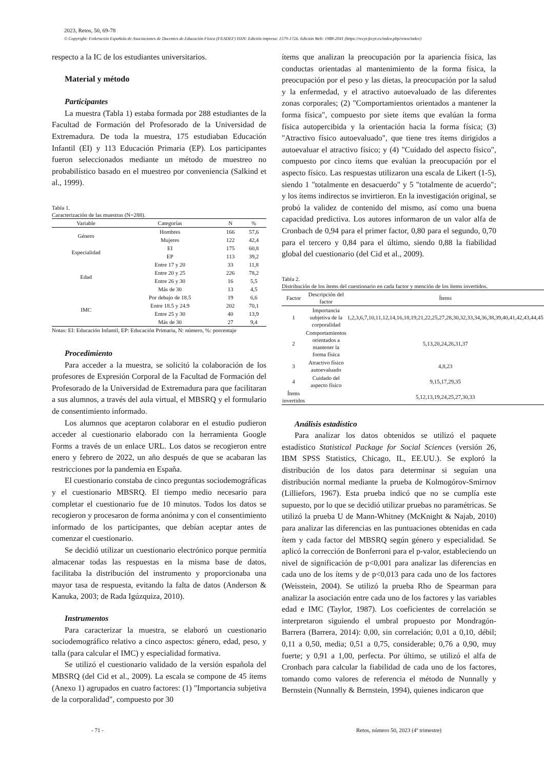2023, Retos, 50, 69-78
© Copyright: Federación Española de Asociaciones de Docentes de Educación Física (FEADEF) ISSN: Edición impresa: 1579-1726. Edición Web: 1988-2041 (https://recyt.fecyt.es/index.php/retos/index)
respecto a la IC de los estudiantes universitarios.
Material y método
Participantes
La muestra (Tabla 1) estaba formada por 288 estudiantes de la Facultad de Formación del Profesorado de la Universidad de Extremadura. De toda la muestra, 175 estudiaban Educación Infantil (EI) y 113 Educación Primaria (EP). Los participantes fueron seleccionados mediante un método de muestreo no probabilístico basado en el muestreo por conveniencia (Salkind et al., 1999).
Tabla 1.
Caracterización de las muestras (N=288).
| Variable | Categorías | N | % |
| --- | --- | --- | --- |
| Género | Hombres | 166 | 57,6 |
| | Mujeres | 122 | 42,4 |
| Especialidad | EI | 175 | 60,8 |
| | EP | 113 | 39,2 |
| Edad | Entre 17 y 20 | 33 | 11,8 |
| | Entre 20 y 25 | 226 | 78,2 |
| | Entre 26 y 30 | 16 | 5,5 |
| | Más de 30 | 13 | 4,5 |
| IMC | Por debajo de 18.5 | 19 | 6,6 |
| | Entre 18.5 y 24.9 | 202 | 70,1 |
| | Entre 25 y 30 | 40 | 13,9 |
| | Más de 30 | 27 | 9,4 |
Notas: EI: Educación Infantil, EP: Educación Primaria, N: número, %: porcentaje
Procedimiento
Para acceder a la muestra, se solicitó la colaboración de los profesores de Expresión Corporal de la Facultad de Formación del Profesorado de la Universidad de Extremadura para que facilitaran a sus alumnos, a través del aula virtual, el MBSRQ y el formulario de consentimiento informado.
Los alumnos que aceptaron colaborar en el estudio pudieron acceder al cuestionario elaborado con la herramienta Google Forms a través de un enlace URL. Los datos se recogieron entre enero y febrero de 2022, un año después de que se acabaran las restricciones por la pandemia en España.
El cuestionario constaba de cinco preguntas sociodemográficas y el cuestionario MBSRQ. El tiempo medio necesario para completar el cuestionario fue de 10 minutos. Todos los datos se recogieron y procesaron de forma anónima y con el consentimiento informado de los participantes, que debían aceptar antes de comenzar el cuestionario.
Se decidió utilizar un cuestionario electrónico porque permitía almacenar todas las respuestas en la misma base de datos, facilitaba la distribución del instrumento y proporcionaba una mayor tasa de respuesta, evitando la falta de datos (Anderson & Kanuka, 2003; de Rada Igúzquiza, 2010).
Instrumentos
Para caracterizar la muestra, se elaboró un cuestionario sociodemográfico relativo a cinco aspectos: género, edad, peso, y talla (para calcular el IMC) y especialidad formativa.
Se utilizó el cuestionario validado de la versión española del MBSRQ (del Cid et al., 2009). La escala se compone de 45 ítems (Anexo 1) agrupados en cuatro factores: (1) "Importancia subjetiva de la corporalidad", compuesto por 30
ítems que analizan la preocupación por la apariencia física, las conductas orientadas al mantenimiento de la forma física, la preocupación por el peso y las dietas, la preocupación por la salud y la enfermedad, y el atractivo autoevaluado de las diferentes zonas corporales; (2) "Comportamientos orientados a mantener la forma física", compuesto por siete ítems que evalúan la forma física autopercibida y la orientación hacia la forma física; (3) "Atractivo físico autoevaluado", que tiene tres ítems dirigidos a autoevaluar el atractivo físico; y (4) "Cuidado del aspecto físico", compuesto por cinco ítems que evalúan la preocupación por el aspecto físico. Las respuestas utilizaron una escala de Likert (1-5), siendo 1 "totalmente en desacuerdo" y 5 "totalmente de acuerdo"; y los ítems indirectos se invirtieron. En la investigación original, se probó la validez de contenido del mismo, así como una buena capacidad predictiva. Los autores informaron de un valor alfa de Cronbach de 0,94 para el primer factor, 0,80 para el segundo, 0,70 para el tercero y 0,84 para el último, siendo 0,88 la fiabilidad global del cuestionario (del Cid et al., 2009).
Tabla 2.
Distribución de los ítems del cuestionario en cada factor y mención de los ítems invertidos.
| Factor | Descripción del factor | Ítems |
| --- | --- | --- |
| 1 | Importancia subjetiva de la corporalidad | 1,2,3,6,7,10,11,12,14,16,18,19,21,22,25,27,28,30,32,33,34,36,38,39,40,41,42,43,44,45 |
| 2 | Comportamientos orientados a mantener la forma física | 5,13,20,24,26,31,37 |
| 3 | Atractivo físico autoevaluado | 4,8,23 |
| 4 | Cuidado del aspecto físico | 9,15,17,29,35 |
| Ítems invertidos | | 5,12,13,19,24,25,27,30,33 |
Análisis estadístico
Para analizar los datos obtenidos se utilizó el paquete estadístico Statistical Package for Social Sciences (versión 26, IBM SPSS Statistics, Chicago, IL, EE.UU.). Se exploró la distribución de los datos para determinar si seguían una distribución normal mediante la prueba de Kolmogórov-Smirnov (Lilliefors, 1967). Esta prueba indicó que no se cumplía este supuesto, por lo que se decidió utilizar pruebas no paramétricas. Se utilizó la prueba U de Mann-Whitney (McKnight & Najab, 2010) para analizar las diferencias en las puntuaciones obtenidas en cada ítem y cada factor del MBSRQ según género y especialidad. Se aplicó la corrección de Bonferroni para el p-valor, estableciendo un nivel de significación de p<0,001 para analizar las diferencias en cada uno de los ítems y de p<0,013 para cada uno de los factores (Weisstein, 2004). Se utilizó la prueba Rho de Spearman para analizar la asociación entre cada uno de los factores y las variables edad e IMC (Taylor, 1987). Los coeficientes de correlación se interpretaron siguiendo el umbral propuesto por Mondragón-Barrera (Barrera, 2014): 0,00, sin correlación; 0,01 a 0,10, débil; 0,11 a 0,50, media; 0,51 a 0,75, considerable; 0,76 a 0,90, muy fuerte; y 0,91 a 1,00, perfecta. Por último, se utilizó el alfa de Cronbach para calcular la fiabilidad de cada uno de los factores, tomando como valores de referencia el método de Nunnally y Bernstein (Nunnally & Bernstein, 1994), quienes indicaron que
- 71 -
Retos, número 50, 2023 (4º trimestre)